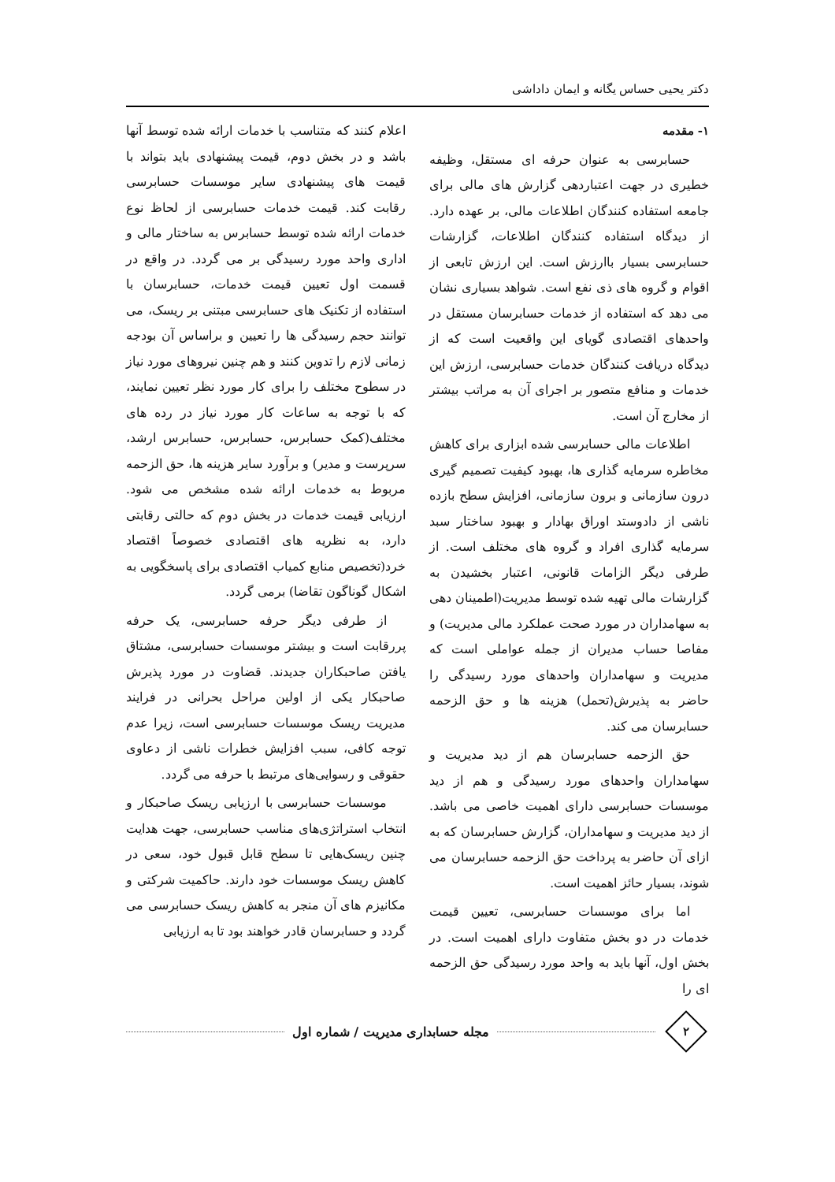دکتر یحیی حساس یگانه و ایمان داداشی
۱- مقدمه
حسابرسی به عنوان حرفه ای مستقل، وظیفه خطیری در جهت اعتباردهی گزارش های مالی برای جامعه استفاده کنندگان اطلاعات مالی، بر عهده دارد. از دیدگاه استفاده کنندگان اطلاعات، گزارشات حسابرسی بسیار باارزش است. این ارزش تابعی از اقوام و گروه های ذی نفع است. شواهد بسیاری نشان می دهد که استفاده از خدمات حسابرسان مستقل در واحدهای اقتصادی گویای این واقعیت است که از دیدگاه دریافت کنندگان خدمات حسابرسی، ارزش این خدمات و منافع متصور بر اجرای آن به مراتب بیشتر از مخارج آن است.
اطلاعات مالی حسابرسی شده ابزاری برای کاهش مخاطره سرمایه گذاری ها، بهبود کیفیت تصمیم گیری درون سازمانی و برون سازمانی، افزایش سطح بازده ناشی از دادوستد اوراق بهادار و بهبود ساختار سبد سرمایه گذاری افراد و گروه های مختلف است. از طرفی دیگر الزامات قانونی، اعتبار بخشیدن به گزارشات مالی تهیه شده توسط مدیریت(اطمینان دهی به سهامداران در مورد صحت عملکرد مالی مدیریت) و مفاصا حساب مدیران از جمله عواملی است که مدیریت و سهامداران واحدهای مورد رسیدگی را حاضر به پذیرش(تحمل) هزینه ها و حق الزحمه حسابرسان می کند.
حق الزحمه حسابرسان هم از دید مدیریت و سهامداران واحدهای مورد رسیدگی و هم از دید موسسات حسابرسی دارای اهمیت خاصی می باشد. از دید مدیریت و سهامداران، گزارش حسابرسان که به ازای آن حاضر به پرداخت حق الزحمه حسابرسان می شوند، بسیار حائز اهمیت است.
اما برای موسسات حسابرسی، تعیین قیمت خدمات در دو بخش متفاوت دارای اهمیت است. در بخش اول، آنها باید به واحد مورد رسیدگی حق الزحمه ای را
اعلام کنند که متناسب با خدمات ارائه شده توسط آنها باشد و در بخش دوم، قیمت پیشنهادی باید بتواند با قیمت های پیشنهادی سایر موسسات حسابرسی رقابت کند. قیمت خدمات حسابرسی از لحاظ نوع خدمات ارائه شده توسط حسابرس به ساختار مالی و اداری واحد مورد رسیدگی بر می گردد. در واقع در قسمت اول تعیین قیمت خدمات، حسابرسان با استفاده از تکنیک های حسابرسی مبتنی بر ریسک، می توانند حجم رسیدگی ها را تعیین و براساس آن بودجه زمانی لازم را تدوین کنند و هم چنین نیروهای مورد نیاز در سطوح مختلف را برای کار مورد نظر تعیین نمایند، که با توجه به ساعات کار مورد نیاز در رده های مختلف(کمک حسابرس، حسابرس، حسابرس ارشد، سرپرست و مدیر) و برآورد سایر هزینه ها، حق الزحمه مربوط به خدمات ارائه شده مشخص می شود. ارزیابی قیمت خدمات در بخش دوم که حالتی رقابتی دارد، به نظریه های اقتصادی خصوصاً اقتصاد خرد(تخصیص منابع کمیاب اقتصادی برای پاسخگویی به اشکال گوناگون تقاضا) برمی گردد.
از طرفی دیگر حرفه حسابرسی، یک حرفه پررقابت است و بیشتر موسسات حسابرسی، مشتاق یافتن صاحبکاران جدیدند. قضاوت در مورد پذیرش صاحبکار یکی از اولین مراحل بحرانی در فرایند مدیریت ریسک موسسات حسابرسی است، زیرا عدم توجه کافی، سبب افزایش خطرات ناشی از دعاوی حقوقی و رسوایی‌های مرتبط با حرفه می گردد.
موسسات حسابرسی با ارزیابی ریسک صاحبکار و انتخاب استراتژی‌های مناسب حسابرسی، جهت هدایت چنین ریسک‌هایی تا سطح قابل قبول خود، سعی در کاهش ریسک موسسات خود دارند. حاکمیت شرکتی و مکانیزم های آن منجر به کاهش ریسک حسابرسی می گردد و حسابرسان قادر خواهند بود تا به ارزیابی
۲
مجله حسابداری مدیریت / شماره اول